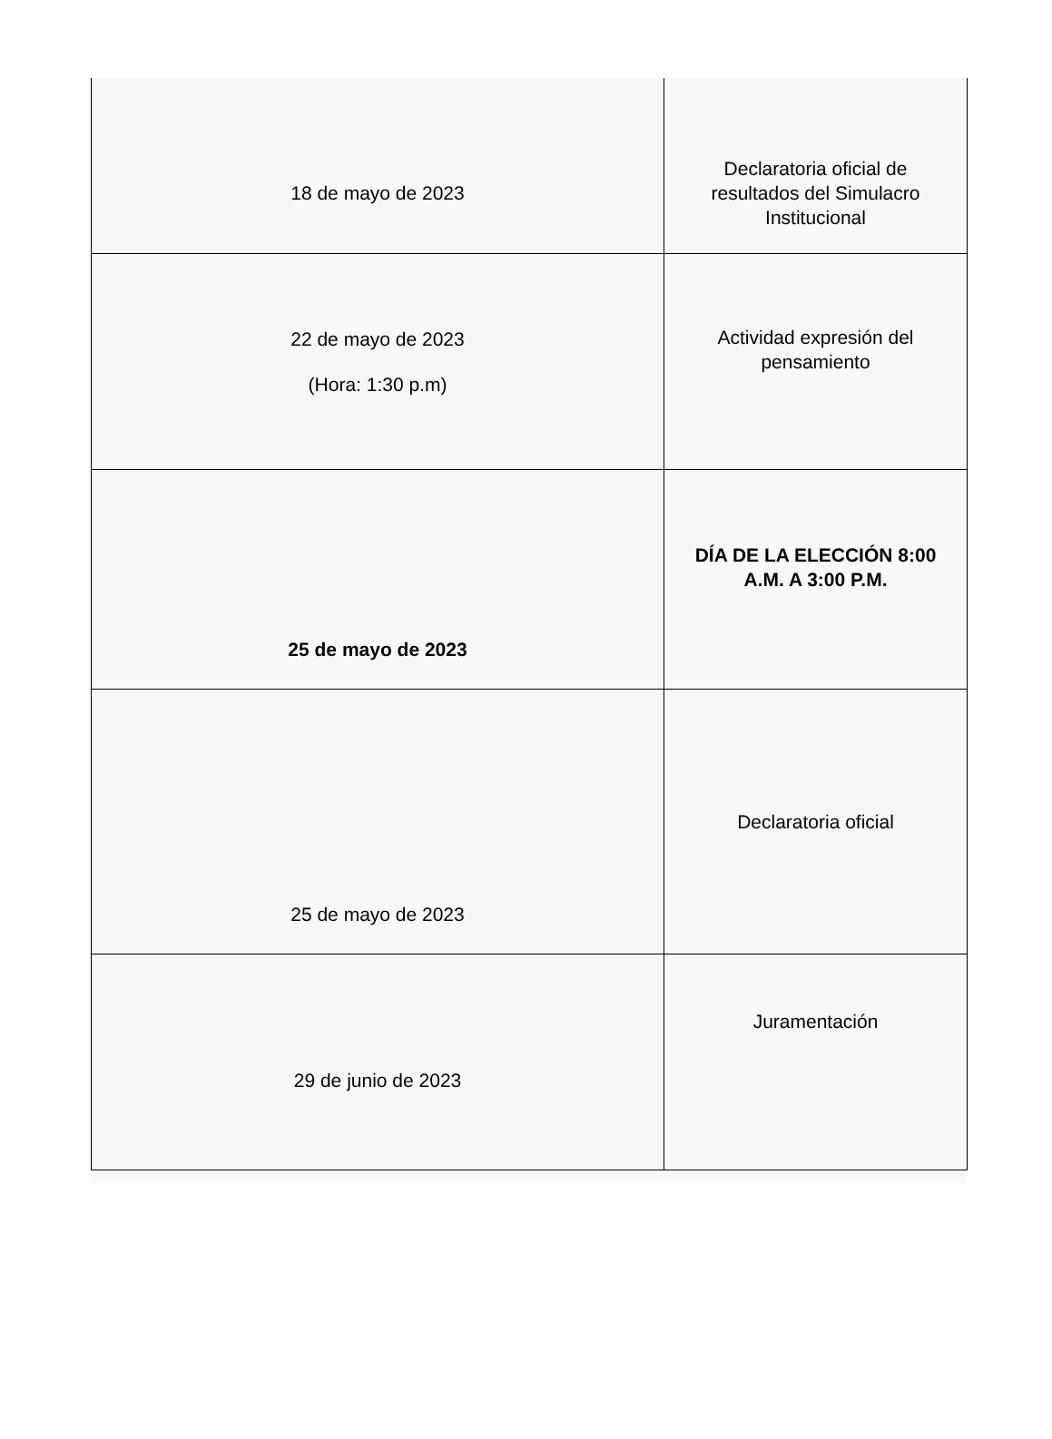| 18 de mayo de 2023 | Declaratoria oficial de resultados del Simulacro Institucional |
| 22 de mayo de 2023 (Hora: 1:30 p.m) | Actividad expresión del pensamiento |
| 25 de mayo de 2023 | DÍA DE LA ELECCIÓN 8:00 A.M. A 3:00 P.M. |
| 25 de mayo de 2023 | Declaratoria oficial |
| 29 de junio de 2023 | Juramentación |